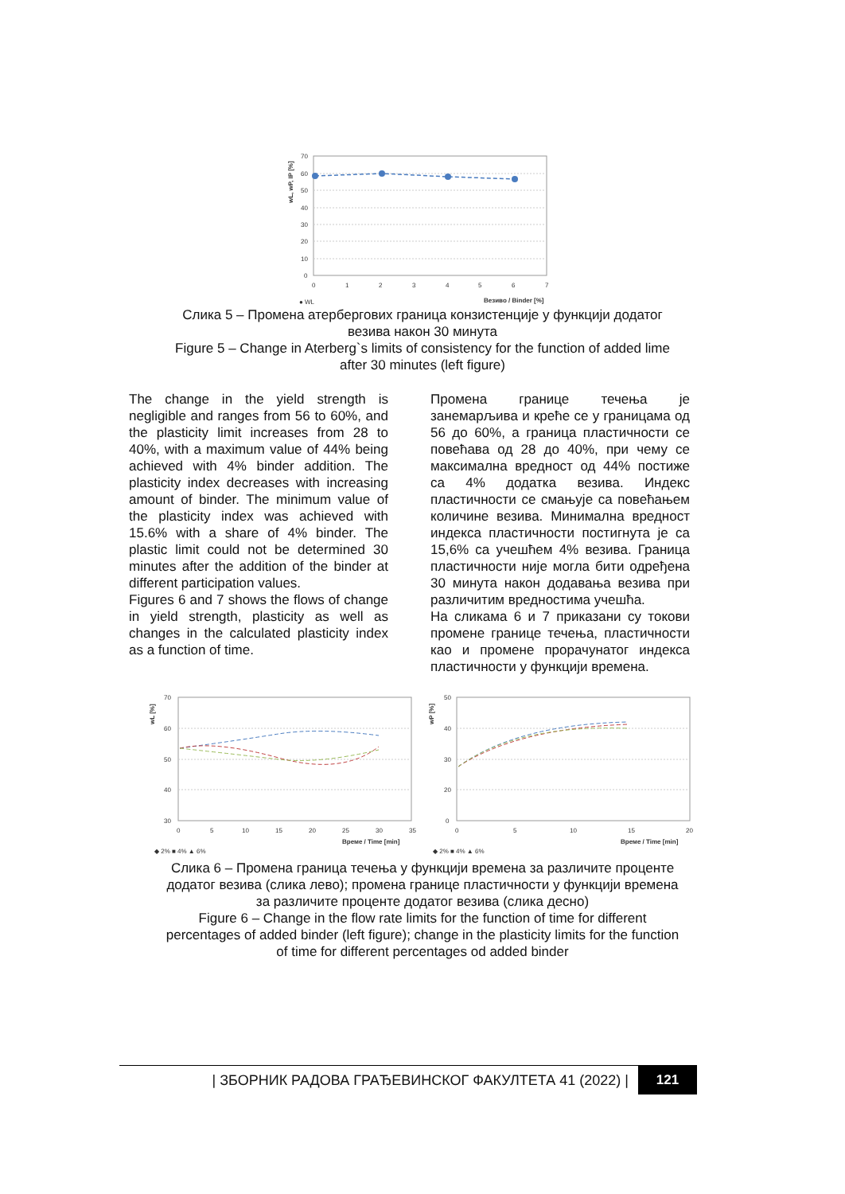70
60
50
40
30
20
10
0
0
1
2
3
4
5
6
7
Везиво / Binder [%]
● WL
wL, wP, IP [%]
Слика 5 – Промена атербергових граница конзистенције у функцији додатог
везива након 30 минута
Figure 5 – Change in Aterberg`s limits of consistency for the function of added lime
after 30 minutes (left figure)
The change in the yield strength is negligible and ranges from 56 to 60%, and the plasticity limit increases from 28 to 40%, with a maximum value of 44% being achieved with 4% binder addition. The plasticity index decreases with increasing amount of binder. The minimum value of the plasticity index was achieved with 15.6% with a share of 4% binder. The plastic limit could not be determined 30 minutes after the addition of the binder at different participation values.
Figures 6 and 7 shows the flows of change in yield strength, plasticity as well as changes in the calculated plasticity index as a function of time.
Промена границе течења је занемарљива и креће се у границама од 56 до 60%, а граница пластичности се повећава од 28 до 40%, при чему се максимална вредност од 44% постиже са 4% додатка везива. Индекс пластичности се смањује са повећањем количине везива. Минимална вредност индекса пластичности постигнута је са 15,6% са учешћем 4% везива. Граница пластичности није могла бити одређена 30 минута након додавања везива при различитим вредностима учешћа.
На сликама 6 и 7 приказани су токови промене границе течења, пластичности као и промене прорачунатог индекса пластичности у функцији времена.
70
60
50
40
30
50
40
30
20
0
0
5
10
15
20
25
30
35
0
5
10
15
20
Време / Time [min]
Време / Time [min]
◆ 2% ■ 4% ▲ 6%
◆ 2% ■ 4% ▲ 6%
wL [%]
wP [%]
Слика 6 – Промена граница течења у функцији времена за различите проценте
додатог везива (слика лево); промена границе пластичности у функцији времена
за различите проценте додатог везива (слика десно)
Figure 6 – Change in the flow rate limits for the function of time for different
percentages of added binder (left figure); change in the plasticity limits for the function
of time for different percentages od added binder
| ЗБОРНИК РАДОВА ГРАЂЕВИНСКОГ ФАКУЛТЕТА 41 (2022) | 121